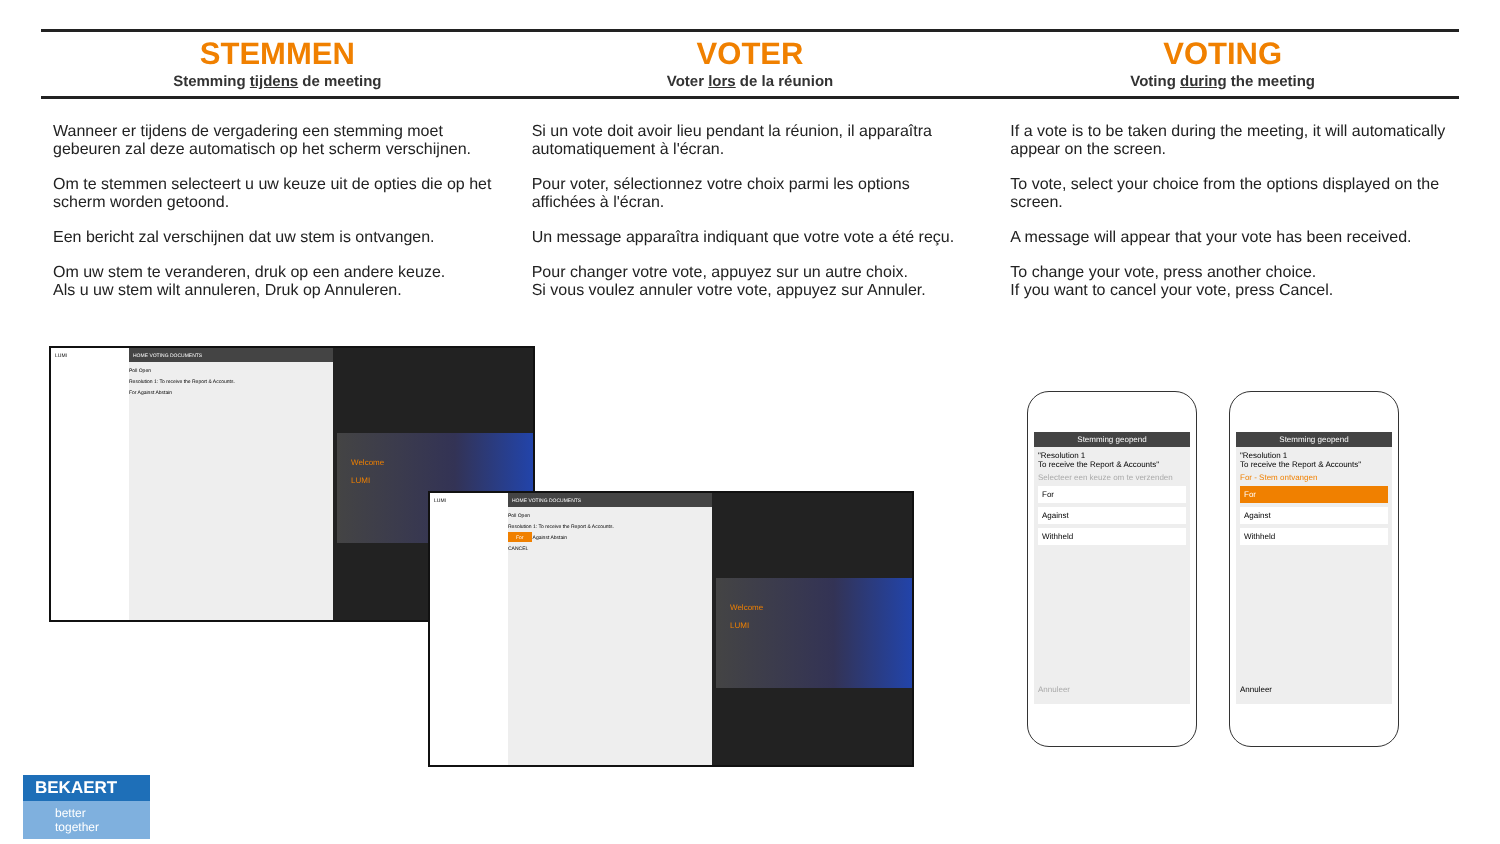STEMMEN
Stemming tijdens de meeting
VOTER
Voter lors de la réunion
VOTING
Voting during the meeting
Wanneer er tijdens de vergadering een stemming moet gebeuren zal deze automatisch op het scherm verschijnen.
Om te stemmen selecteert u uw keuze uit de opties die op het scherm worden getoond.
Een bericht zal verschijnen dat uw stem is ontvangen.
Om uw stem te veranderen, druk op een andere keuze.
Als u uw stem wilt annuleren, Druk op Annuleren.
Si un vote doit avoir lieu pendant la réunion, il apparaîtra automatiquement à l'écran.
Pour voter, sélectionnez votre choix parmi les options affichées à l'écran.
Un message apparaîtra indiquant que votre vote a été reçu.
Pour changer votre vote, appuyez sur un autre choix.
Si vous voulez annuler votre vote, appuyez sur Annuler.
If a vote is to be taken during the meeting, it will automatically appear on the screen.
To vote, select your choice from the options displayed on the screen.
A message will appear that your vote has been received.
To change your vote, press another choice.
If you want to cancel your vote, press Cancel.
LUMI HOME VOTING DOCUMENTS
Poll Open
Resolution 1: To receive the Report & Accounts.
For Against Abstain
Welcome
LUMI
LUMI HOME VOTING DOCUMENTS
Poll Open
Resolution 1: To receive the Report & Accounts.
For Against Abstain
CANCEL
Welcome
LUMI
Stemming geopend
"Resolution 1
To receive the Report & Accounts"
Selecteer een keuze om te verzenden
For
Against
Withheld
Annuleer
Stemming geopend
"Resolution 1
To receive the Report & Accounts"
For - Stem ontvangen
For
Against
Withheld
Annuleer
BEKAERT
better together